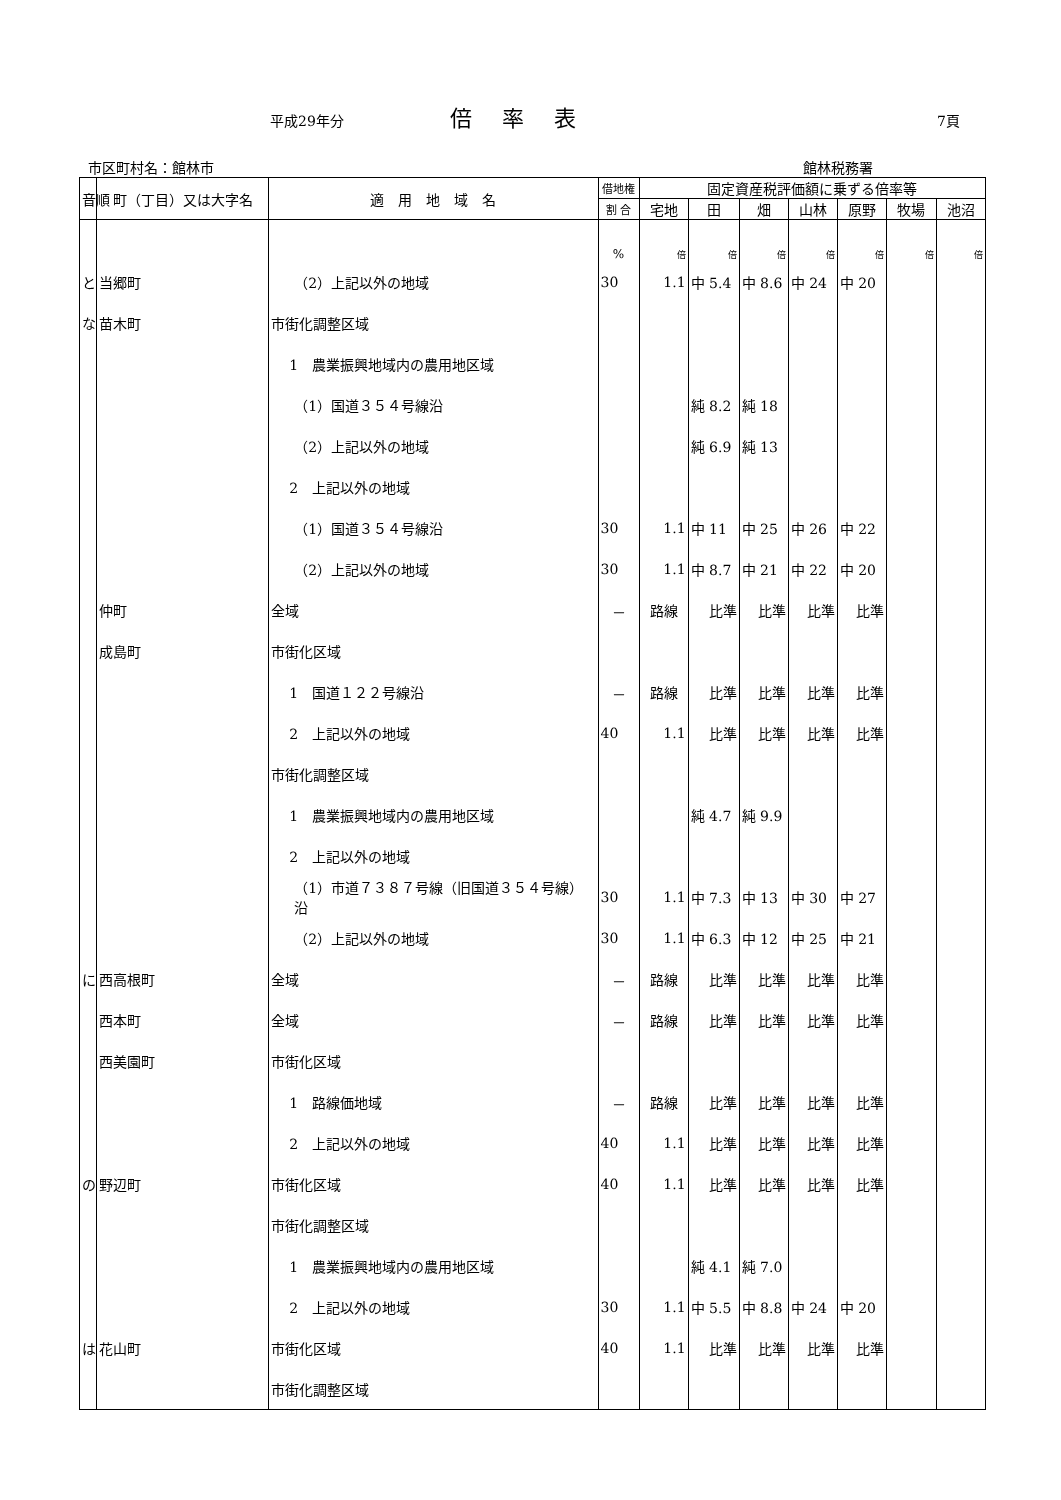平成29年分 倍率表 7頁
市区町村名：館林市 館林税務署
| 音順 | 町（丁目）又は大字名 | 適 用 地 域 名 | 借地権 | 固定資産税評価額に乗ずる倍率等 | | | | | | |
| --- | --- | --- | --- | --- | --- | --- | --- | --- | --- | --- |
| | | | 割 合 | 宅地 | 田 | 畑 | 山林 | 原野 | 牧場 | 池沼 |
| | | | % | 倍 | 倍 | 倍 | 倍 | 倍 | 倍 | 倍 |
| と | 当郷町 | （2）上記以外の地域 | 30 | 1.1 | 中 5.4 | 中 8.6 | 中 24 | 中 20 | | |
| な | 苗木町 | 市街化調整区域 | | | | | | | | |
| | | 1 農業振興地域内の農用地区域 | | | | | | | | |
| | | （1）国道３５４号線沿 | | | 純 8.2 | 純 18 | | | | |
| | | （2）上記以外の地域 | | | 純 6.9 | 純 13 | | | | |
| | | 2 上記以外の地域 | | | | | | | | |
| | | （1）国道３５４号線沿 | 30 | 1.1 | 中 11 | 中 25 | 中 26 | 中 22 | | |
| | | （2）上記以外の地域 | 30 | 1.1 | 中 8.7 | 中 21 | 中 22 | 中 20 | | |
| | 仲町 | 全域 | － | 路線 | 比準 | 比準 | 比準 | 比準 | | |
| | 成島町 | 市街化区域 | | | | | | | | |
| | | 1 国道１２２号線沿 | － | 路線 | 比準 | 比準 | 比準 | 比準 | | |
| | | 2 上記以外の地域 | 40 | 1.1 | 比準 | 比準 | 比準 | 比準 | | |
| | | 市街化調整区域 | | | | | | | | |
| | | 1 農業振興地域内の農用地区域 | | | 純 4.7 | 純 9.9 | | | | |
| | | 2 上記以外の地域 | | | | | | | | |
| | | （1）市道７３８７号線（旧国道３５４号線）沿 | 30 | 1.1 | 中 7.3 | 中 13 | 中 30 | 中 27 | | |
| | | （2）上記以外の地域 | 30 | 1.1 | 中 6.3 | 中 12 | 中 25 | 中 21 | | |
| に | 西高根町 | 全域 | － | 路線 | 比準 | 比準 | 比準 | 比準 | | |
| | 西本町 | 全域 | － | 路線 | 比準 | 比準 | 比準 | 比準 | | |
| | 西美園町 | 市街化区域 | | | | | | | | |
| | | 1 路線価地域 | － | 路線 | 比準 | 比準 | 比準 | 比準 | | |
| | | 2 上記以外の地域 | 40 | 1.1 | 比準 | 比準 | 比準 | 比準 | | |
| の | 野辺町 | 市街化区域 | 40 | 1.1 | 比準 | 比準 | 比準 | 比準 | | |
| | | 市街化調整区域 | | | | | | | | |
| | | 1 農業振興地域内の農用地区域 | | | 純 4.1 | 純 7.0 | | | | |
| | | 2 上記以外の地域 | 30 | 1.1 | 中 5.5 | 中 8.8 | 中 24 | 中 20 | | |
| は | 花山町 | 市街化区域 | 40 | 1.1 | 比準 | 比準 | 比準 | 比準 | | |
| | | 市街化調整区域 | | | | | | | | |